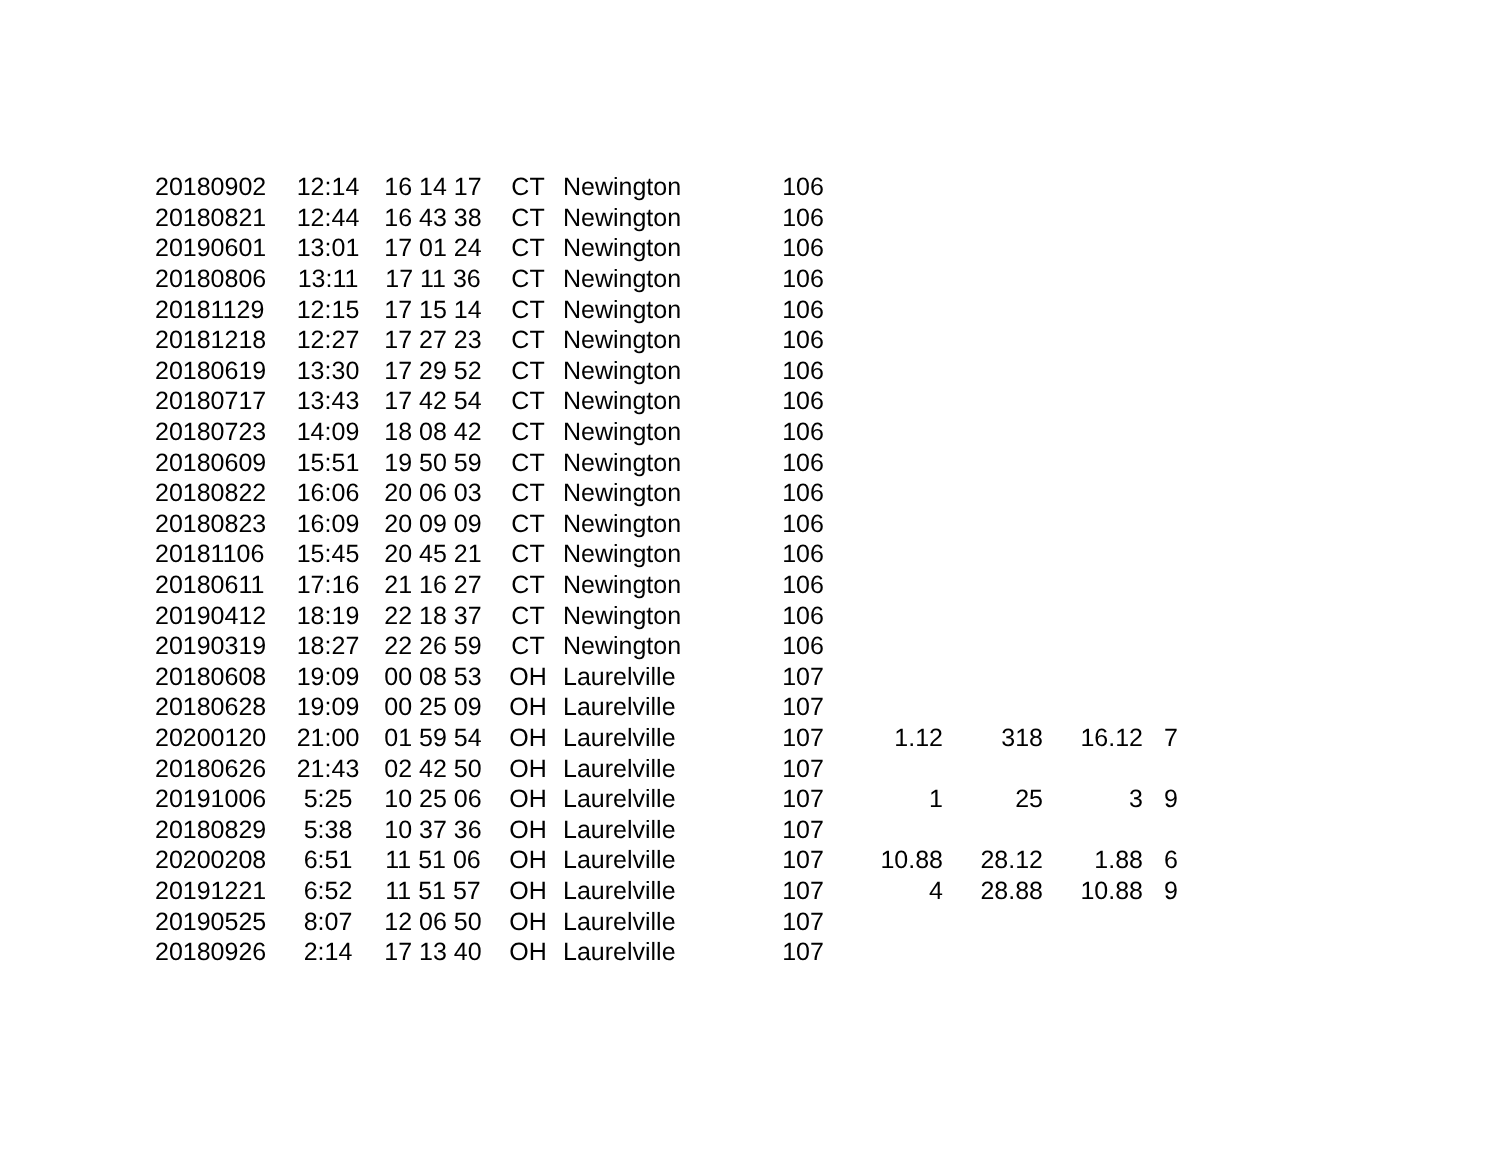| 20180902 | 12:14 | 16 14 17 | CT | Newington | 106 | | | | |
| 20180821 | 12:44 | 16 43 38 | CT | Newington | 106 | | | | |
| 20190601 | 13:01 | 17 01 24 | CT | Newington | 106 | | | | |
| 20180806 | 13:11 | 17 11 36 | CT | Newington | 106 | | | | |
| 20181129 | 12:15 | 17 15 14 | CT | Newington | 106 | | | | |
| 20181218 | 12:27 | 17 27 23 | CT | Newington | 106 | | | | |
| 20180619 | 13:30 | 17 29 52 | CT | Newington | 106 | | | | |
| 20180717 | 13:43 | 17 42 54 | CT | Newington | 106 | | | | |
| 20180723 | 14:09 | 18 08 42 | CT | Newington | 106 | | | | |
| 20180609 | 15:51 | 19 50 59 | CT | Newington | 106 | | | | |
| 20180822 | 16:06 | 20 06 03 | CT | Newington | 106 | | | | |
| 20180823 | 16:09 | 20 09 09 | CT | Newington | 106 | | | | |
| 20181106 | 15:45 | 20 45 21 | CT | Newington | 106 | | | | |
| 20180611 | 17:16 | 21 16 27 | CT | Newington | 106 | | | | |
| 20190412 | 18:19 | 22 18 37 | CT | Newington | 106 | | | | |
| 20190319 | 18:27 | 22 26 59 | CT | Newington | 106 | | | | |
| 20180608 | 19:09 | 00 08 53 | OH | Laurelville | 107 | | | | |
| 20180628 | 19:09 | 00 25 09 | OH | Laurelville | 107 | | | | |
| 20200120 | 21:00 | 01 59 54 | OH | Laurelville | 107 | 1.12 | 318 | 16.12 | 7 |
| 20180626 | 21:43 | 02 42 50 | OH | Laurelville | 107 | | | | |
| 20191006 | 5:25 | 10 25 06 | OH | Laurelville | 107 | 1 | 25 | 3 | 9 |
| 20180829 | 5:38 | 10 37 36 | OH | Laurelville | 107 | | | | |
| 20200208 | 6:51 | 11 51 06 | OH | Laurelville | 107 | 10.88 | 28.12 | 1.88 | 6 |
| 20191221 | 6:52 | 11 51 57 | OH | Laurelville | 107 | 4 | 28.88 | 10.88 | 9 |
| 20190525 | 8:07 | 12 06 50 | OH | Laurelville | 107 | | | | |
| 20180926 | 2:14 | 17 13 40 | OH | Laurelville | 107 | | | | |